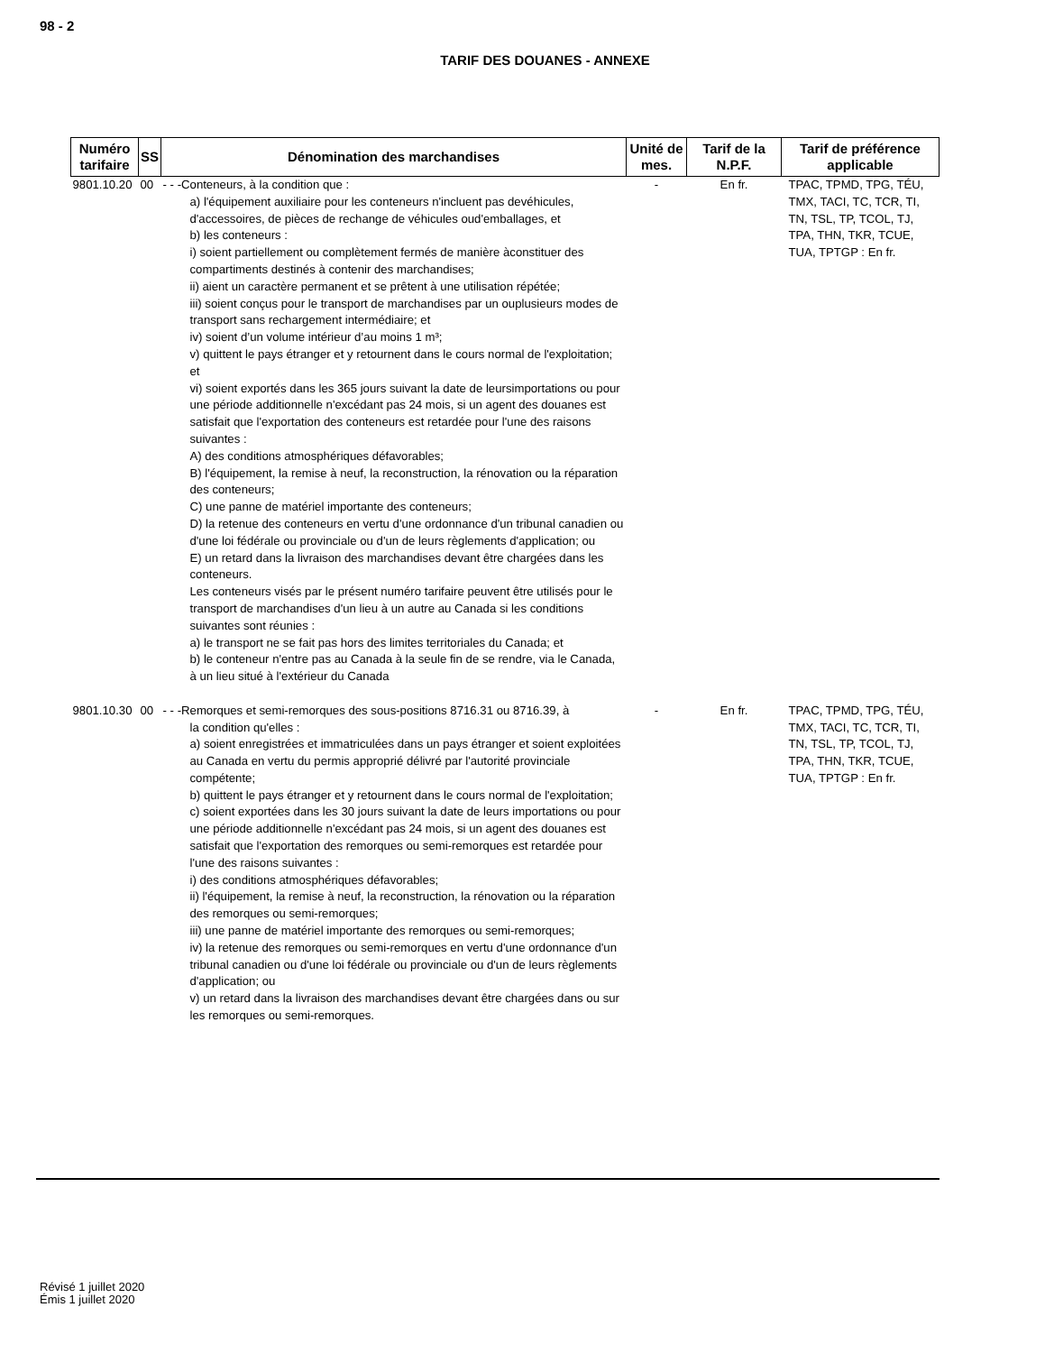98 - 2
TARIF DES DOUANES - ANNEXE
| Numéro tarifaire | SS | Dénomination des marchandises | Unité de mes. | Tarif de la N.P.F. | Tarif de préférence applicable |
| --- | --- | --- | --- | --- | --- |
| 9801.10.20 | 00 | - - -Conteneurs, à la condition que : a) l'équipement auxiliaire pour les conteneurs n'incluent pas devéhicules, d'accessoires, de pièces de rechange de véhicules oud'emballages, et b) les conteneurs : i) soient partiellement ou complètement fermés de manière àconstituer des compartiments destinés à contenir des marchandises; ii) aient un caractère permanent et se prêtent à une utilisation répétée; iii) soient conçus pour le transport de marchandises par un ouplusieurs modes de transport sans rechargement intermédiaire; et iv) soient d’un volume intérieur d’au moins 1 m³; v) quittent le pays étranger et y retournent dans le cours normal de l'exploitation; et vi) soient exportés dans les 365 jours suivant la date de leursimportations ou pour une période additionnelle n'excédant pas 24 mois, si un agent des douanes est satisfait que l'exportation des conteneurs est retardée pour l'une des raisons suivantes : A) des conditions atmosphériques défavorables; B) l'équipement, la remise à neuf, la reconstruction, la rénovation ou la réparation des conteneurs; C) une panne de matériel importante des conteneurs; D) la retenue des conteneurs en vertu d'une ordonnance d'un tribunal canadien ou d'une loi fédérale ou provinciale ou d'un de leurs règlements d'application; ou E) un retard dans la livraison des marchandises devant être chargées dans les conteneurs. Les conteneurs visés par le présent numéro tarifaire peuvent être utilisés pour le transport de marchandises d'un lieu à un autre au Canada si les conditions suivantes sont réunies : a) le transport ne se fait pas hors des limites territoriales du Canada; et b) le conteneur n'entre pas au Canada à la seule fin de se rendre, via le Canada, à un lieu situé à l'extérieur du Canada | - | En fr. | TPAC, TPMD, TPG, TÉU, TMX, TACI, TC, TCR, TI, TN, TSL, TP, TCOL, TJ, TPA, THN, TKR, TCUE, TUA, TPTGP : En fr. |
| 9801.10.30 | 00 | - - -Remorques et semi-remorques des sous-positions 8716.31 ou 8716.39, à la condition qu'elles : a) soient enregistrées et immatriculées dans un pays étranger et soient exploitées au Canada en vertu du permis approprié délivré par l'autorité provinciale compétente; b) quittent le pays étranger et y retournent dans le cours normal de l'exploitation; c) soient exportées dans les 30 jours suivant la date de leurs importations ou pour une période additionnelle n'excédant pas 24 mois, si un agent des douanes est satisfait que l'exportation des remorques ou semi-remorques est retardée pour l'une des raisons suivantes : i) des conditions atmosphériques défavorables; ii) l'équipement, la remise à neuf, la reconstruction, la rénovation ou la réparation des remorques ou semi-remorques; iii) une panne de matériel importante des remorques ou semi-remorques; iv) la retenue des remorques ou semi-remorques en vertu d'une ordonnance d'un tribunal canadien ou d'une loi fédérale ou provinciale ou d'un de leurs règlements d'application; ou v) un retard dans la livraison des marchandises devant être chargées dans ou sur les remorques ou semi-remorques. | - | En fr. | TPAC, TPMD, TPG, TÉU, TMX, TACI, TC, TCR, TI, TN, TSL, TP, TCOL, TJ, TPA, THN, TKR, TCUE, TUA, TPTGP : En fr. |
Révisé 1 juillet 2020
Émis 1 juillet 2020